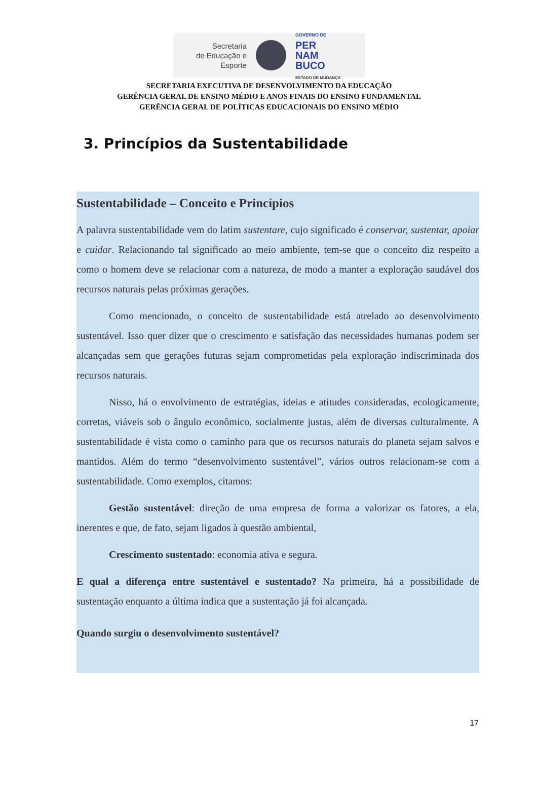Secretaria
de Educação e
Esporte
GOVERNO DE
PER
NAM
BUCO
ESTADO DE MUDANÇA
SECRETARIA EXECUTIVA DE DESENVOLVIMENTO DA EDUCAÇÃO
GERÊNCIA GERAL DE ENSINO MÉDIO E ANOS FINAIS DO ENSINO FUNDAMENTAL
GERÊNCIA GERAL DE POLÍTICAS EDUCACIONAIS DO ENSINO MÉDIO
3. Princípios da Sustentabilidade
Sustentabilidade – Conceito e Princípios
A palavra sustentabilidade vem do latim sustentare, cujo significado é conservar, sustentar, apoiar e cuidar. Relacionando tal significado ao meio ambiente, tem-se que o conceito diz respeito a como o homem deve se relacionar com a natureza, de modo a manter a exploração saudável dos recursos naturais pelas próximas gerações.
Como mencionado, o conceito de sustentabilidade está atrelado ao desenvolvimento sustentável. Isso quer dizer que o crescimento e satisfação das necessidades humanas podem ser alcançadas sem que gerações futuras sejam comprometidas pela exploração indiscriminada dos recursos naturais.
Nisso, há o envolvimento de estratégias, ideias e atitudes consideradas, ecologicamente, corretas, viáveis sob o ângulo econômico, socialmente justas, além de diversas culturalmente. A sustentabilidade é vista como o caminho para que os recursos naturais do planeta sejam salvos e mantidos. Além do termo “desenvolvimento sustentável”, vários outros relacionam-se com a sustentabilidade. Como exemplos, citamos:
Gestão sustentável: direção de uma empresa de forma a valorizar os fatores, a ela, inerentes e que, de fato, sejam ligados à questão ambiental,
Crescimento sustentado: economia ativa e segura.
E qual a diferença entre sustentável e sustentado? Na primeira, há a possibilidade de sustentação enquanto a última indica que a sustentação já foi alcançada.
Quando surgiu o desenvolvimento sustentável?
17